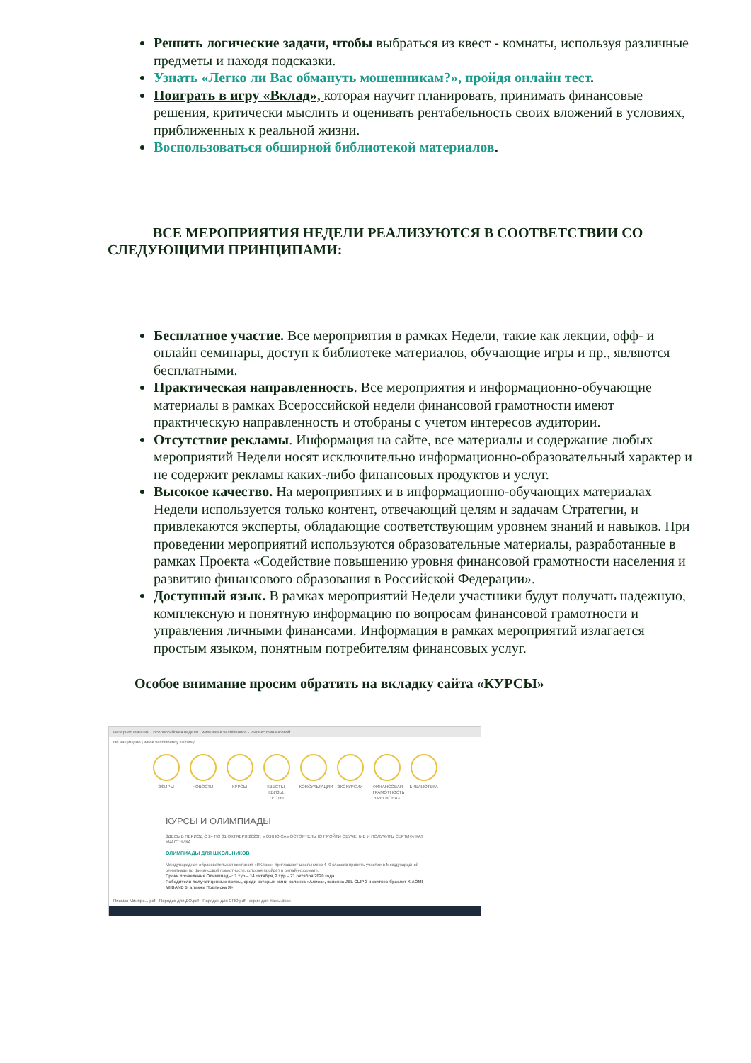Решить логические задачи, чтобы выбраться из квест - комнаты, используя различные предметы и находя подсказки.
Узнать «Легко ли Вас обмануть мошенникам?», пройдя онлайн тест.
Поиграть в игру «Вклад», которая научит планировать, принимать финансовые решения, критически мыслить и оценивать рентабельность своих вложений в условиях, приближенных к реальной жизни.
Воспользоваться обширной библиотекой материалов.
ВСЕ МЕРОПРИЯТИЯ НЕДЕЛИ РЕАЛИЗУЮТСЯ В СООТВЕТСТВИИ СО СЛЕДУЮЩИМИ ПРИНЦИПАМИ:
Бесплатное участие. Все мероприятия в рамках Недели, такие как лекции, офф- и онлайн семинары, доступ к библиотеке материалов, обучающие игры и пр., являются бесплатными.
Практическая направленность. Все мероприятия и информационно-обучающие материалы в рамках Всероссийской недели финансовой грамотности имеют практическую направленность и отобраны с учетом интересов аудитории.
Отсутствие рекламы. Информация на сайте, все материалы и содержание любых мероприятий Недели носят исключительно информационно-образовательный характер и не содержит рекламы каких-либо финансовых продуктов и услуг.
Высокое качество. На мероприятиях и в информационно-обучающих материалах Недели используется только контент, отвечающий целям и задачам Стратегии, и привлекаются эксперты, обладающие соответствующим уровнем знаний и навыков. При проведении мероприятий используются образовательные материалы, разработанные в рамках Проекта «Содействие повышению уровня финансовой грамотности населения и развитию финансового образования в Российской Федерации».
Доступный язык. В рамках мероприятий Недели участники будут получать надежную, комплексную и понятную информацию по вопросам финансовой грамотности и управления личными финансами. Информация в рамках мероприятий излагается простым языком, понятным потребителям финансовых услуг.
Особое внимание просим обратить на вкладку сайта «КУРСЫ»
Интернет Магазин · Всероссийская неделя · www.week.vashifinance · Индекс финансовой
Не защищено | week.vashifinancy.ru/kursy
ЭФИРЫ НОВОСТИ КУРСЫ КВЕСТЫ, КВИЗЫ, ТЕСТЫ
КОНСУЛЬТАЦИИ
ЭКСКУРСИИ ФИНАНСОВАЯ ГРАМОТНОСТЬ В РЕГИОНАХ
БИБЛИОТЕКА
КУРСЫ И ОЛИМПИАДЫ
ЗДЕСЬ В ПЕРИОД С 24 ПО 31 ОКТЯБРЯ 2020Г. МОЖНО САМОСТОЯТЕЛЬНО ПРОЙТИ ОБУЧЕНИЕ И ПОЛУЧИТЬ СЕРТИФИКАТ УЧАСТНИКА.
ОЛИМПИАДЫ ДЛЯ ШКОЛЬНИКОВ
Международная образовательная компания «ЯКласс» приглашает школьников 4–9 классов принять участие в Международной олимпиаде по финансовой грамотности, которая пройдёт в онлайн-формате.
Сроки проведения Олимпиады: 1 тур – 14 октября, 2 тур – 21 октября 2020 года.
Победители получат ценные призы, среди которых мини-колонка «Алиса», колонка JBL CLIP 3 и фитнес-браслет XIAOMI MI BAND 5, а также Подписка Я+.
Письмо Минпро....pdf · Порядок для ДО.pdf · Порядок для СПО.pdf · скрин для ламы.docx